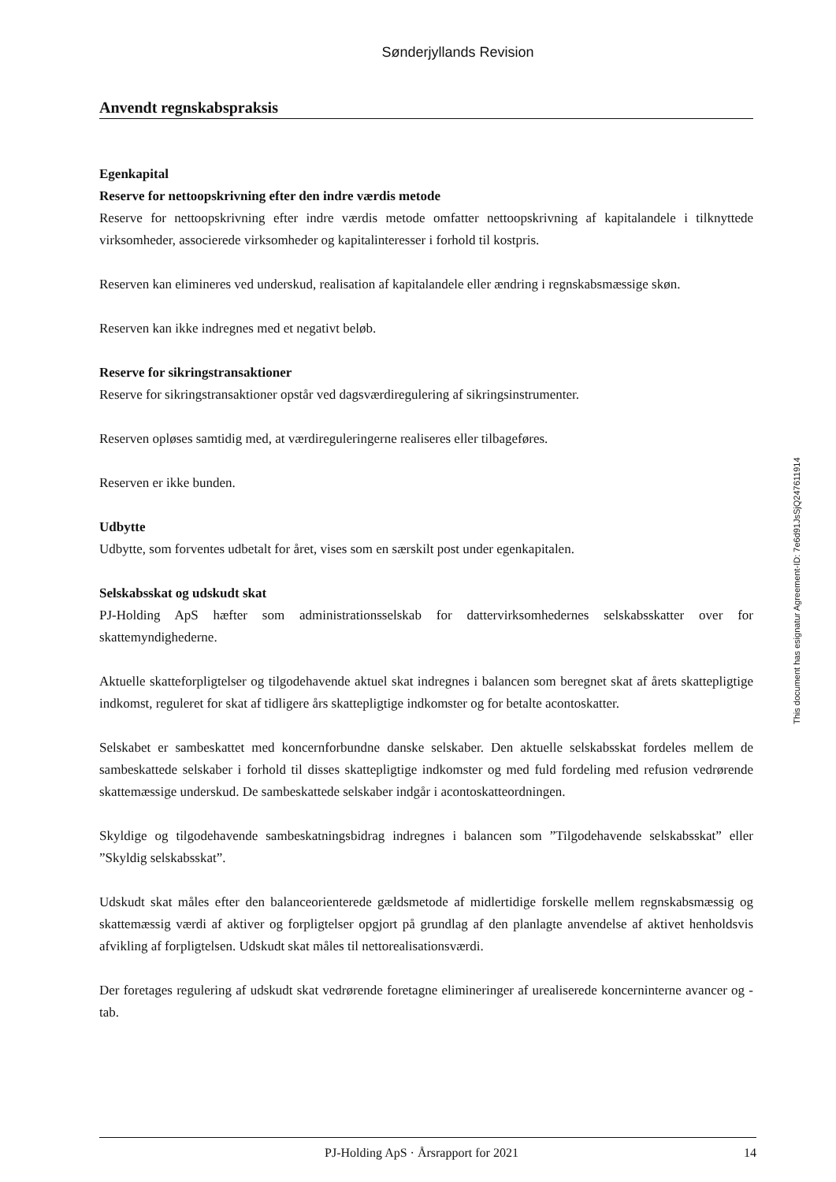Sønderjyllands Revision
Anvendt regnskabspraksis
Egenkapital
Reserve for nettoopskrivning efter den indre værdis metode
Reserve for nettoopskrivning efter indre værdis metode omfatter nettoopskrivning af kapitalandele i tilknyttede virksomheder, associerede virksomheder og kapitalinteresser i forhold til kostpris.
Reserven kan elimineres ved underskud, realisation af kapitalandele eller ændring i regnskabsmæssige skøn.
Reserven kan ikke indregnes med et negativt beløb.
Reserve for sikringstransaktioner
Reserve for sikringstransaktioner opstår ved dagsværdiregulering af sikringsinstrumenter.
Reserven opløses samtidig med, at værdireguleringerne realiseres eller tilbageføres.
Reserven er ikke bunden.
Udbytte
Udbytte, som forventes udbetalt for året, vises som en særskilt post under egenkapitalen.
Selskabsskat og udskudt skat
PJ-Holding ApS hæfter som administrationsselskab for dattervirksomhedernes selskabsskatter over for skattemyndighederne.
Aktuelle skatteforpligtelser og tilgodehavende aktuel skat indregnes i balancen som beregnet skat af årets skattepligtige indkomst, reguleret for skat af tidligere års skattepligtige indkomster og for betalte acontoskatter.
Selskabet er sambeskattet med koncernforbundne danske selskaber. Den aktuelle selskabsskat fordeles mellem de sambeskattede selskaber i forhold til disses skattepligtige indkomster og med fuld fordeling med refusion vedrørende skattemæssige underskud. De sambeskattede selskaber indgår i acontoskatteordningen.
Skyldige og tilgodehavende sambeskatningsbidrag indregnes i balancen som ”Tilgodehavende selskabsskat” eller ”Skyldig selskabsskat”.
Udskudt skat måles efter den balanceorienterede gældsmetode af midlertidige forskelle mellem regnskabsmæssig og skattemæssig værdi af aktiver og forpligtelser opgjort på grundlag af den planlagte anvendelse af aktivet henholdsvis afvikling af forpligtelsen. Udskudt skat måles til nettorealisationsværdi.
Der foretages regulering af udskudt skat vedrørende foretagne elimineringer af urealiserede koncerninterne avancer og -tab.
This document has esignatur Agreement-ID: 7e6d91JsSjQ247611914
PJ-Holding ApS · Årsrapport for 2021 14